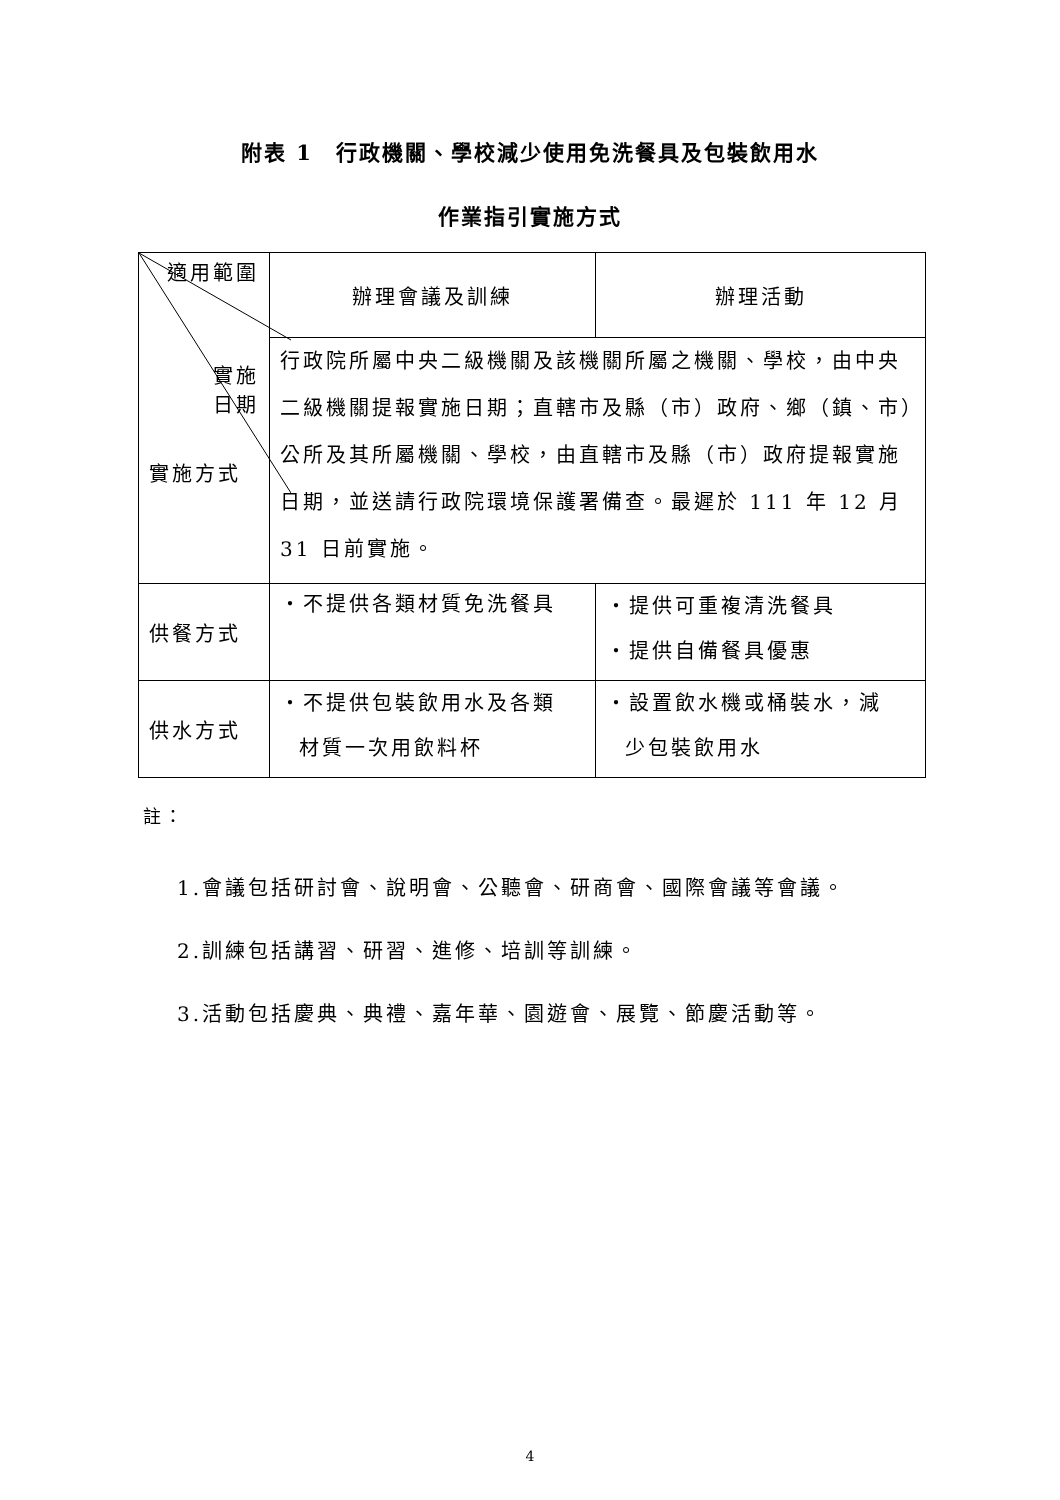附表 1　行政機關、學校減少使用免洗餐具及包裝飲用水
作業指引實施方式
| 適用範圍 實施 日期 實施方式 | 辦理會議及訓練 | 辦理活動 |
| | 行政院所屬中央二級機關及該機關所屬之機關、學校，由中央二級機關提報實施日期；直轄市及縣（市）政府、鄉（鎮、市）公所及其所屬機關、學校，由直轄市及縣（市）政府提報實施日期，並送請行政院環境保護署備查。最遲於 111 年 12 月 31 日前實施。 | |
| 供餐方式 | ・不提供各類材質免洗餐具 | ・提供可重複清洗餐具 ・提供自備餐具優惠 |
| 供水方式 | ・不提供包裝飲用水及各類 材質一次用飲料杯 | ・設置飲水機或桶裝水，減 少包裝飲用水 |
註：
1.會議包括研討會、說明會、公聽會、研商會、國際會議等會議。
2.訓練包括講習、研習、進修、培訓等訓練。
3.活動包括慶典、典禮、嘉年華、園遊會、展覽、節慶活動等。
4